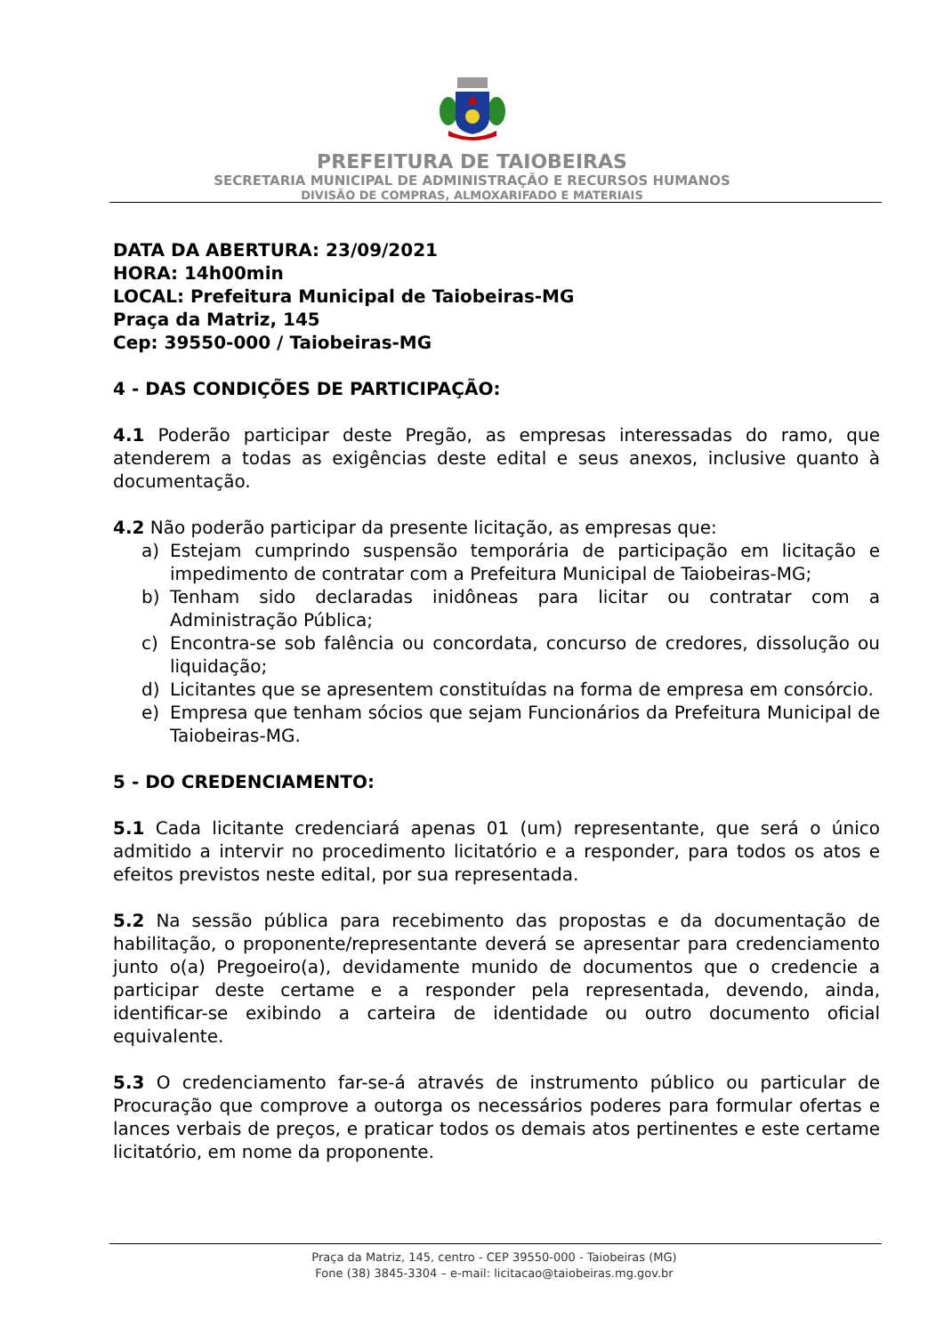PREFEITURA DE TAIOBEIRAS
SECRETARIA MUNICIPAL DE ADMINISTRAÇÃO E RECURSOS HUMANOS
DIVISÃO DE COMPRAS, ALMOXARIFADO E MATERIAIS
DATA DA ABERTURA: 23/09/2021
HORA: 14h00min
LOCAL: Prefeitura Municipal de Taiobeiras-MG
Praça da Matriz, 145
Cep: 39550-000 / Taiobeiras-MG
4 - DAS CONDIÇÕES DE PARTICIPAÇÃO:
4.1 Poderão participar deste Pregão, as empresas interessadas do ramo, que atenderem a todas as exigências deste edital e seus anexos, inclusive quanto à documentação.
4.2 Não poderão participar da presente licitação, as empresas que:
a) Estejam cumprindo suspensão temporária de participação em licitação e impedimento de contratar com a Prefeitura Municipal de Taiobeiras-MG;
b) Tenham sido declaradas inidôneas para licitar ou contratar com a Administração Pública;
c) Encontra-se sob falência ou concordata, concurso de credores, dissolução ou liquidação;
d) Licitantes que se apresentem constituídas na forma de empresa em consórcio.
e) Empresa que tenham sócios que sejam Funcionários da Prefeitura Municipal de Taiobeiras-MG.
5 - DO CREDENCIAMENTO:
5.1 Cada licitante credenciará apenas 01 (um) representante, que será o único admitido a intervir no procedimento licitatório e a responder, para todos os atos e efeitos previstos neste edital, por sua representada.
5.2 Na sessão pública para recebimento das propostas e da documentação de habilitação, o proponente/representante deverá se apresentar para credenciamento junto o(a) Pregoeiro(a), devidamente munido de documentos que o credencie a participar deste certame e a responder pela representada, devendo, ainda, identificar-se exibindo a carteira de identidade ou outro documento oficial equivalente.
5.3 O credenciamento far-se-á através de instrumento público ou particular de Procuração que comprove a outorga os necessários poderes para formular ofertas e lances verbais de preços, e praticar todos os demais atos pertinentes e este certame licitatório, em nome da proponente.
Praça da Matriz, 145, centro - CEP 39550-000 - Taiobeiras (MG)
Fone (38) 3845-3304 – e-mail: licitacao@taiobeiras.mg.gov.br